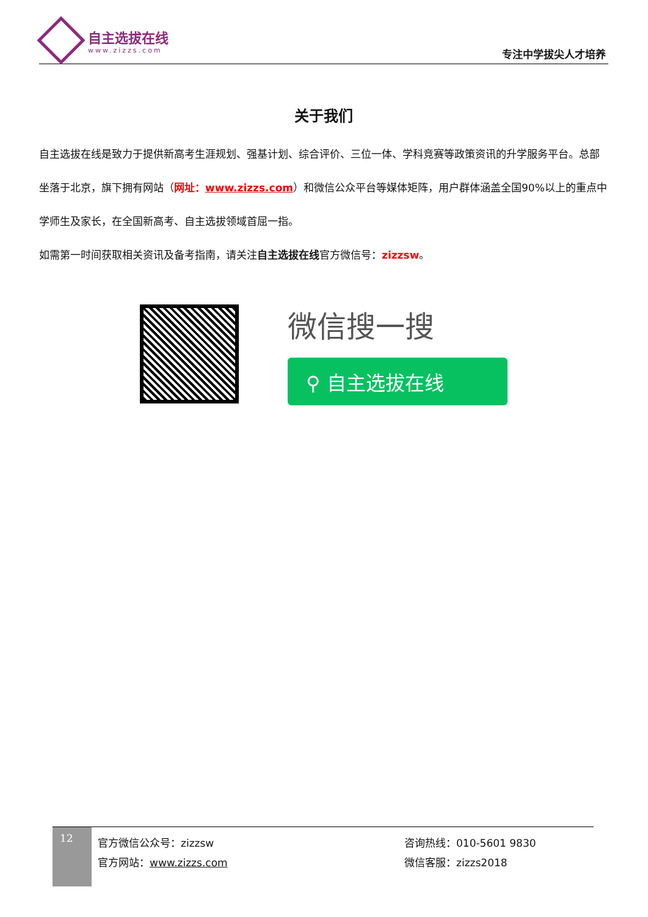自主选拔在线
www.zizzs.com
专注中学拔尖人才培养
关于我们
自主选拔在线是致力于提供新高考生涯规划、强基计划、综合评价、三位一体、学科竞赛等政策资讯的升学服务平台。总部坐落于北京，旗下拥有网站（网址：www.zizzs.com）和微信公众平台等媒体矩阵，用户群体涵盖全国90%以上的重点中学师生及家长，在全国新高考、自主选拔领域首屈一指。
如需第一时间获取相关资讯及备考指南，请关注自主选拔在线官方微信号：zizzsw。
微信搜一搜
⚲ 自主选拔在线
12
官方微信公众号：zizzsw
官方网站：www.zizzs.com
咨询热线：010-5601 9830
微信客服：zizzs2018